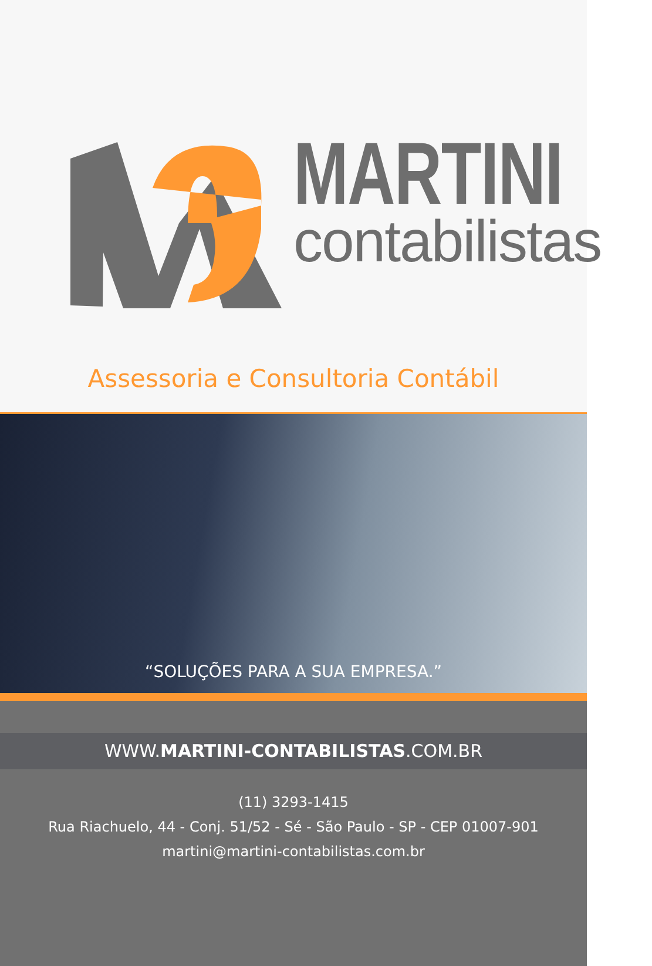MARTINI
contabilistas
Assessoria e Consultoria Contábil
“SOLUÇÕES PARA A SUA EMPRESA.”
WWW.MARTINI-CONTABILISTAS.COM.BR
(11) 3293-1415
Rua Riachuelo, 44 - Conj. 51/52 - Sé - São Paulo - SP - CEP 01007-901
martini@martini-contabilistas.com.br